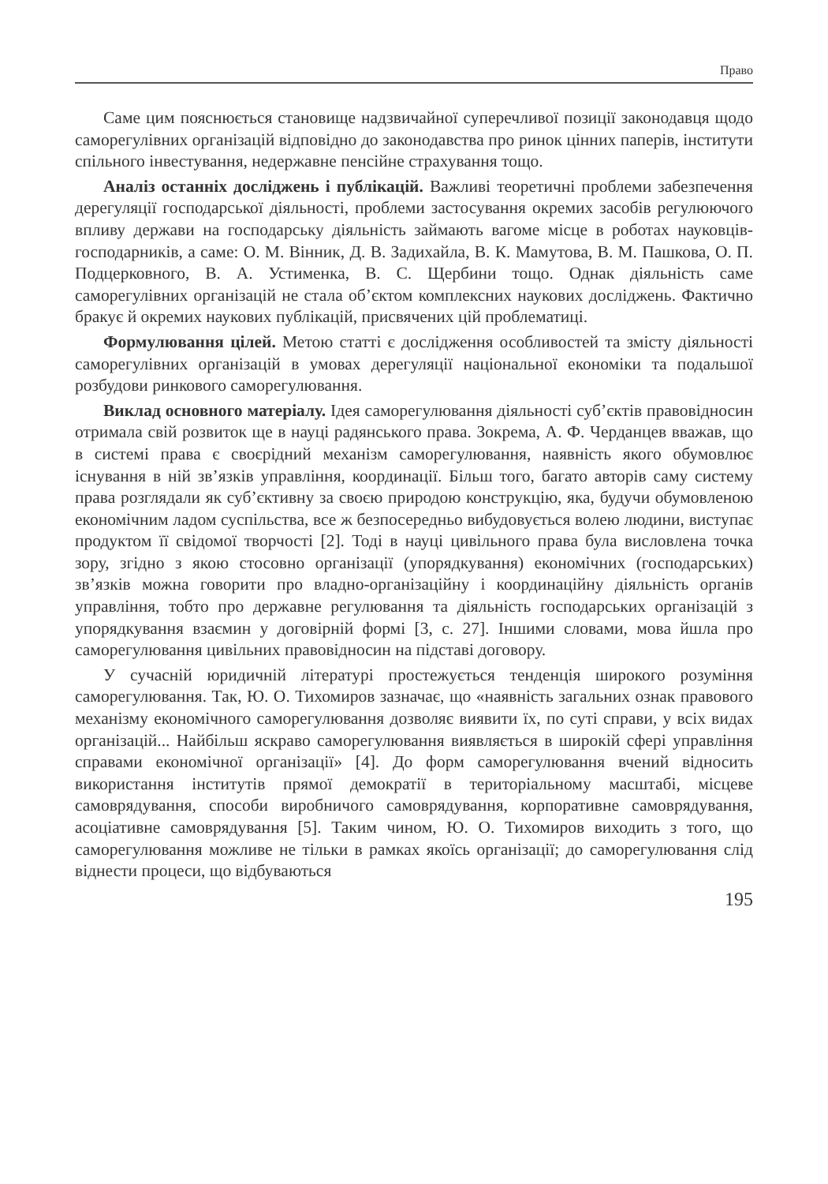Право
Саме цим пояснюється становище надзвичайної суперечливої позиції законодавця щодо саморегулівних організацій відповідно до законодавства про ринок цінних паперів, інститути спільного інвестування, недержавне пенсійне страхування тощо.
Аналіз останніх досліджень і публікацій. Важливі теоретичні проблеми забезпечення дерегуляції господарської діяльності, проблеми застосування окремих засобів регулюючого впливу держави на господарську діяльність займають вагоме місце в роботах науковців-господарників, а саме: О. М. Вінник, Д. В. Задихайла, В. К. Мамутова, В. М. Пашкова, О. П. Подцерковного, В. А. Устименка, В. С. Щербини тощо. Однак діяльність саме саморегулівних організацій не стала об’єктом комплексних наукових досліджень. Фактично бракує й окремих наукових публікацій, присвячених цій проблематиці.
Формулювання цілей. Метою статті є дослідження особливостей та змісту діяльності саморегулівних організацій в умовах дерегуляції національної економіки та подальшої розбудови ринкового саморегулювання.
Виклад основного матеріалу. Ідея саморегулювання діяльності суб’єктів правовідносин отримала свій розвиток ще в науці радянського права. Зокрема, А. Ф. Черданцев вважав, що в системі права є своєрідний механізм саморегулювання, наявність якого обумовлює існування в ній зв’язків управління, координації. Більш того, багато авторів саму систему права розглядали як суб’єктивну за своєю природою конструкцію, яка, будучи обумовленою економічним ладом суспільства, все ж безпосередньо вибудовується волею людини, виступає продуктом її свідомої творчості [2]. Тоді в науці цивільного права була висловлена точка зору, згідно з якою стосовно організації (упорядкування) економічних (господарських) зв’язків можна говорити про владно-організаційну і координаційну діяльність органів управління, тобто про державне регулювання та діяльність господарських організацій з упорядкування взаємин у договірній формі [3, с. 27]. Іншими словами, мова йшла про саморегулювання цивільних правовідносин на підставі договору.
У сучасній юридичній літературі простежується тенденція широкого розуміння саморегулювання. Так, Ю. О. Тихомиров зазначає, що «наявність загальних ознак правового механізму економічного саморегулювання дозволяє виявити їх, по суті справи, у всіх видах організацій... Найбільш яскраво саморегулювання виявляється в широкій сфері управління справами економічної організації» [4]. До форм саморегулювання вчений відносить використання інститутів прямої демократії в територіальному масштабі, місцеве самоврядування, способи виробничого самоврядування, корпоративне самоврядування, асоціативне самоврядування [5]. Таким чином, Ю. О. Тихомиров виходить з того, що саморегулювання можливе не тільки в рамках якоїсь організації; до саморегулювання слід віднести процеси, що відбуваються
195